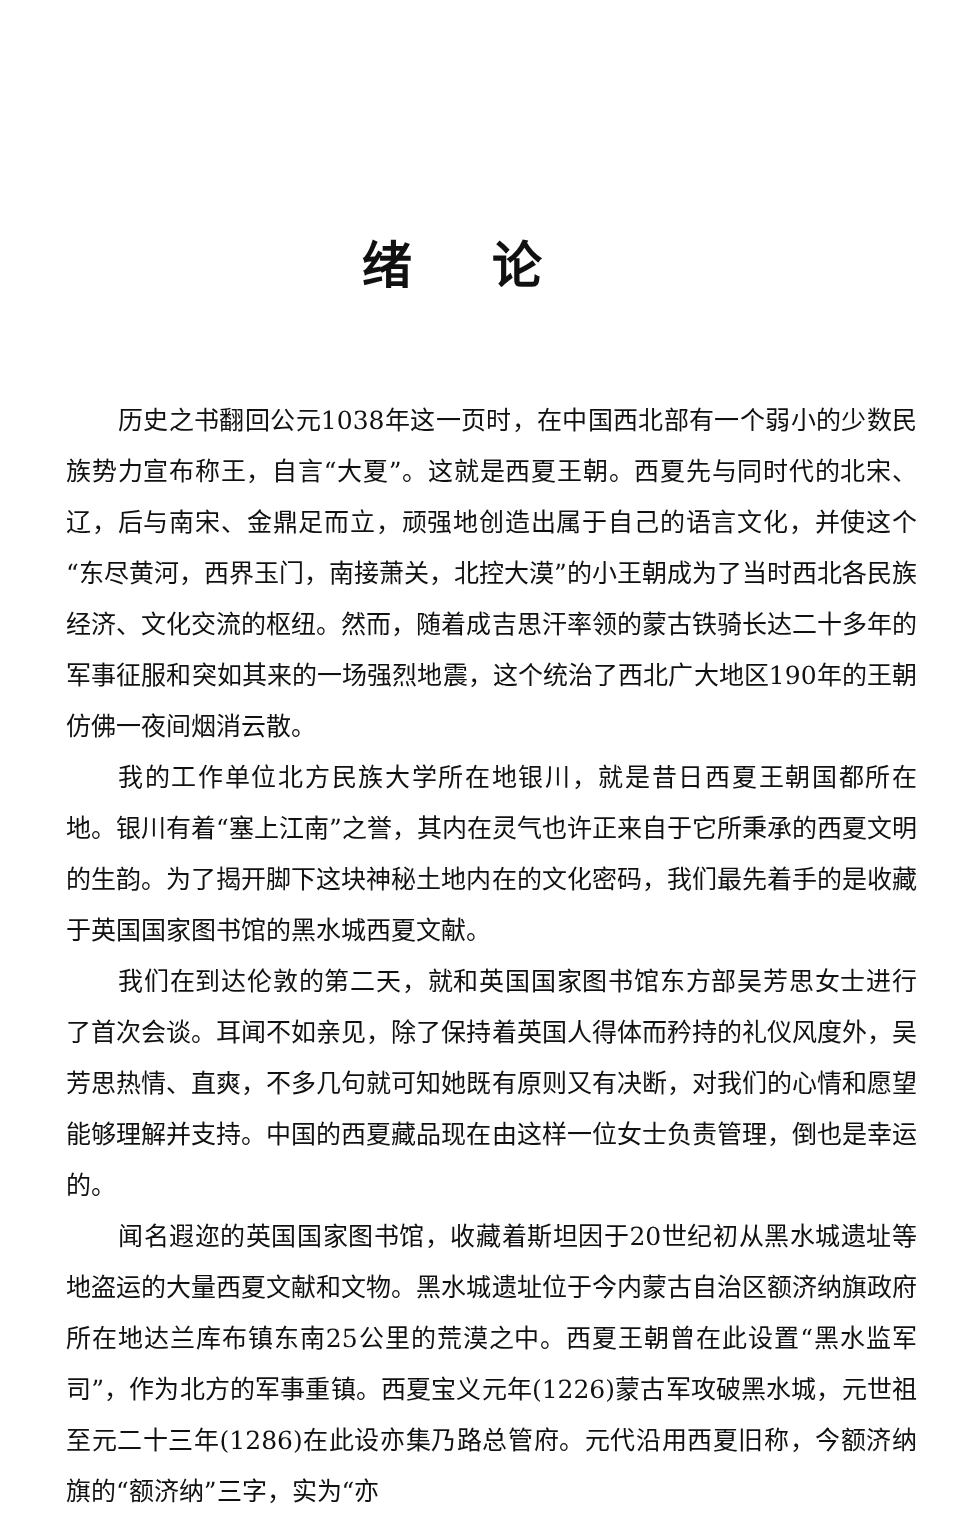绪论
历史之书翻回公元1038年这一页时，在中国西北部有一个弱小的少数民族势力宣布称王，自言“大夏”。这就是西夏王朝。西夏先与同时代的北宋、辽，后与南宋、金鼎足而立，顽强地创造出属于自己的语言文化，并使这个“东尽黄河，西界玉门，南接萧关，北控大漠”的小王朝成为了当时西北各民族经济、文化交流的枢纽。然而，随着成吉思汗率领的蒙古铁骑长达二十多年的军事征服和突如其来的一场强烈地震，这个统治了西北广大地区190年的王朝仿佛一夜间烟消云散。
我的工作单位北方民族大学所在地银川，就是昔日西夏王朝国都所在地。银川有着“塞上江南”之誉，其内在灵气也许正来自于它所秉承的西夏文明的生韵。为了揭开脚下这块神秘土地内在的文化密码，我们最先着手的是收藏于英国国家图书馆的黑水城西夏文献。
我们在到达伦敦的第二天，就和英国国家图书馆东方部吴芳思女士进行了首次会谈。耳闻不如亲见，除了保持着英国人得体而矜持的礼仪风度外，吴芳思热情、直爽，不多几句就可知她既有原则又有决断，对我们的心情和愿望能够理解并支持。中国的西夏藏品现在由这样一位女士负责管理，倒也是幸运的。
闻名遐迩的英国国家图书馆，收藏着斯坦因于20世纪初从黑水城遗址等地盗运的大量西夏文献和文物。黑水城遗址位于今内蒙古自治区额济纳旗政府所在地达兰库布镇东南25公里的荒漠之中。西夏王朝曾在此设置“黑水监军司”，作为北方的军事重镇。西夏宝义元年(1226)蒙古军攻破黑水城，元世祖至元二十三年(1286)在此设亦集乃路总管府。元代沿用西夏旧称，今额济纳旗的“额济纳”三字，实为“亦